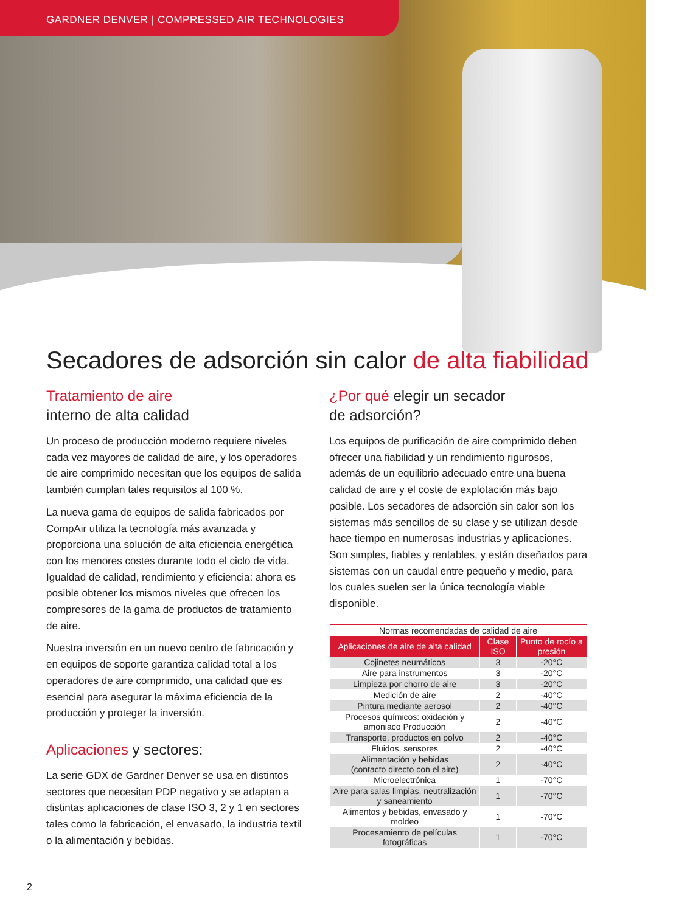GARDNER DENVER | COMPRESSED AIR TECHNOLOGIES
Secadores de adsorción sin calor de alta fiabilidad
Tratamiento de aire
interno de alta calidad
Un proceso de producción moderno requiere niveles cada vez mayores de calidad de aire, y los operadores de aire comprimido necesitan que los equipos de salida también cumplan tales requisitos al 100 %.
La nueva gama de equipos de salida fabricados por CompAir utiliza la tecnología más avanzada y proporciona una solución de alta eficiencia energética con los menores costes durante todo el ciclo de vida. Igualdad de calidad, rendimiento y eficiencia: ahora es posible obtener los mismos niveles que ofrecen los compresores de la gama de productos de tratamiento de aire.
Nuestra inversión en un nuevo centro de fabricación y en equipos de soporte garantiza calidad total a los operadores de aire comprimido, una calidad que es esencial para asegurar la máxima eficiencia de la producción y proteger la inversión.
Aplicaciones y sectores:
La serie GDX de Gardner Denver se usa en distintos sectores que necesitan PDP negativo y se adaptan a distintas aplicaciones de clase ISO 3, 2 y 1 en sectores tales como la fabricación, el envasado, la industria textil o la alimentación y bebidas.
¿Por qué elegir un secador
de adsorción?
Los equipos de purificación de aire comprimido deben ofrecer una fiabilidad y un rendimiento rigurosos, además de un equilibrio adecuado entre una buena calidad de aire y el coste de explotación más bajo posible. Los secadores de adsorción sin calor son los sistemas más sencillos de su clase y se utilizan desde hace tiempo en numerosas industrias y aplicaciones. Son simples, fiables y rentables, y están diseñados para sistemas con un caudal entre pequeño y medio, para los cuales suelen ser la única tecnología viable disponible.
| Normas recomendadas de calidad de aire | | |
| Aplicaciones de aire de alta calidad | Clase ISO | Punto de rocío a presión |
| Cojinetes neumáticos | 3 | -20°C |
| Aire para instrumentos | 3 | -20°C |
| Limpieza por chorro de aire | 3 | -20°C |
| Medición de aire | 2 | -40°C |
| Pintura mediante aerosol | 2 | -40°C |
| Procesos químicos: oxidación y amoniaco Producción | 2 | -40°C |
| Transporte, productos en polvo | 2 | -40°C |
| Fluidos, sensores | 2 | -40°C |
| Alimentación y bebidas (contacto directo con el aire) | 2 | -40°C |
| Microelectrónica | 1 | -70°C |
| Aire para salas limpias, neutralización y saneamiento | 1 | -70°C |
| Alimentos y bebidas, envasado y moldeo | 1 | -70°C |
| Procesamiento de películas fotográficas | 1 | -70°C |
2